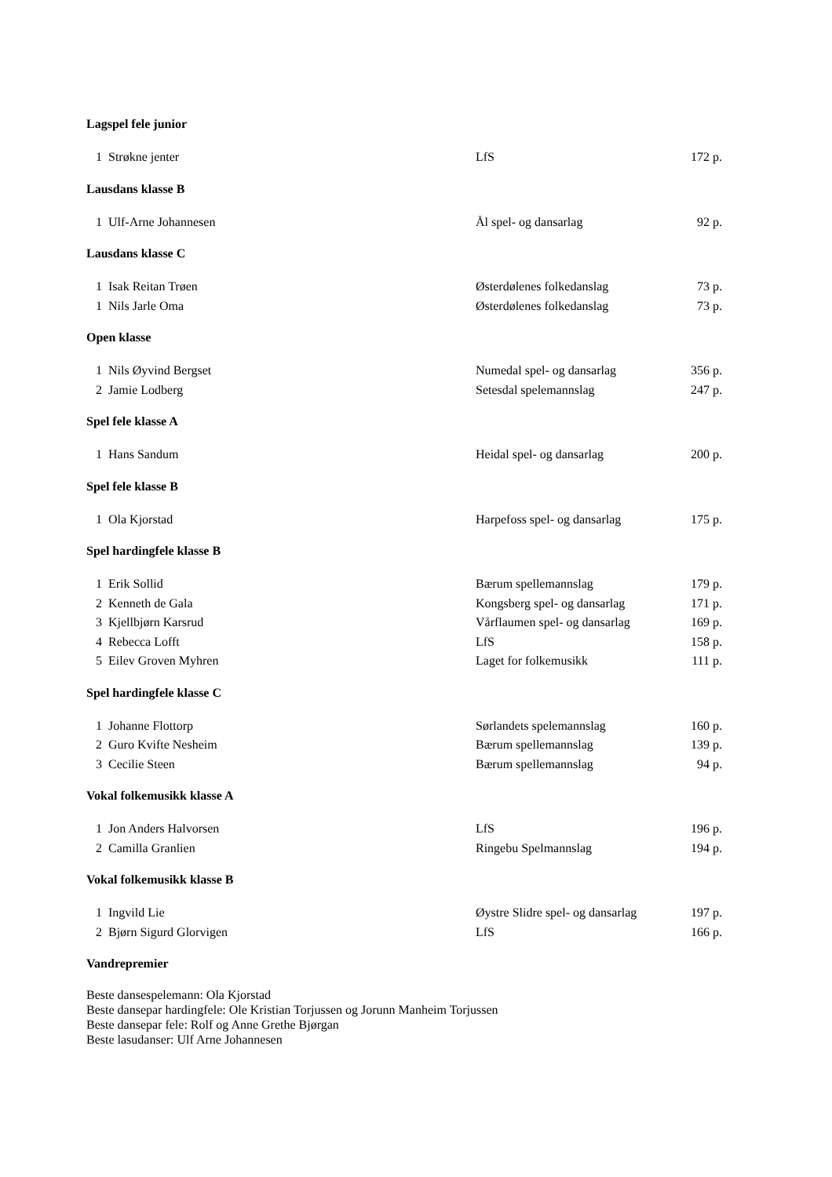Lagspel fele junior
| 1 | Strøkne jenter | LfS | 172 p. |
Lausdans klasse B
| 1 | Ulf-Arne Johannesen | Ål spel- og dansarlag | 92 p. |
Lausdans klasse C
| 1 | Isak Reitan Trøen | Østerdølenes folkedanslag | 73 p. |
| 1 | Nils Jarle Oma | Østerdølenes folkedanslag | 73 p. |
Open klasse
| 1 | Nils Øyvind Bergset | Numedal spel- og dansarlag | 356 p. |
| 2 | Jamie Lodberg | Setesdal spelemannslag | 247 p. |
Spel fele klasse A
| 1 | Hans Sandum | Heidal spel- og dansarlag | 200 p. |
Spel fele klasse B
| 1 | Ola Kjorstad | Harpefoss spel- og dansarlag | 175 p. |
Spel hardingfele klasse B
| 1 | Erik Sollid | Bærum spellemannslag | 179 p. |
| 2 | Kenneth de Gala | Kongsberg spel- og dansarlag | 171 p. |
| 3 | Kjellbjørn Karsrud | Vårflaumen spel- og dansarlag | 169 p. |
| 4 | Rebecca Lofft | LfS | 158 p. |
| 5 | Eilev Groven Myhren | Laget for folkemusikk | 111 p. |
Spel hardingfele klasse C
| 1 | Johanne Flottorp | Sørlandets spelemannslag | 160 p. |
| 2 | Guro Kvifte Nesheim | Bærum spellemannslag | 139 p. |
| 3 | Cecilie Steen | Bærum spellemannslag | 94 p. |
Vokal folkemusikk klasse A
| 1 | Jon Anders Halvorsen | LfS | 196 p. |
| 2 | Camilla Granlien | Ringebu Spelmannslag | 194 p. |
Vokal folkemusikk klasse B
| 1 | Ingvild Lie | Øystre Slidre spel- og dansarlag | 197 p. |
| 2 | Bjørn Sigurd Glorvigen | LfS | 166 p. |
Vandrepremier
Beste dansespelemann: Ola Kjorstad
Beste dansepar hardingfele: Ole Kristian Torjussen og Jorunn Manheim Torjussen
Beste dansepar fele: Rolf og Anne Grethe Bjørgan
Beste lasudanser: Ulf Arne Johannesen